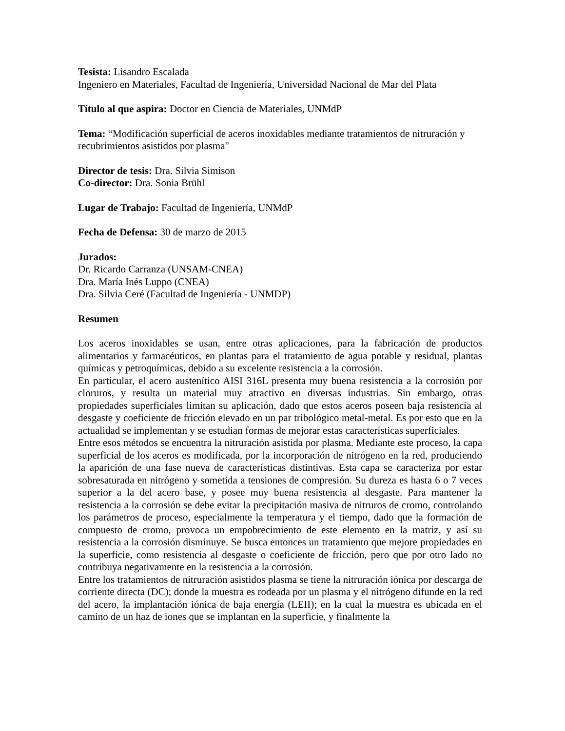Tesista: Lisandro Escalada
Ingeniero en Materiales, Facultad de Ingeniería, Universidad Nacional de Mar del Plata
Título al que aspira: Doctor en Ciencia de Materiales, UNMdP
Tema: “Modificación superficial de aceros inoxidables mediante tratamientos de nitruración y recubrimientos asistidos por plasma"
Director de tesis: Dra. Silvia Simison
Co-director: Dra. Sonia Brühl
Lugar de Trabajo: Facultad de Ingeniería, UNMdP
Fecha de Defensa: 30 de marzo de 2015
Jurados:
Dr. Ricardo Carranza (UNSAM-CNEA)
Dra. María Inés Luppo (CNEA)
Dra. Silvia Ceré (Facultad de Ingeniería - UNMDP)
Resumen
Los aceros inoxidables se usan, entre otras aplicaciones, para la fabricación de productos alimentarios y farmacéuticos, en plantas para el tratamiento de agua potable y residual, plantas químicas y petroquímicas, debido a su excelente resistencia a la corrosión.
En particular, el acero austenítico AISI 316L presenta muy buena resistencia a la corrosión por cloruros, y resulta un material muy atractivo en diversas industrias. Sin embargo, otras propiedades superficiales limitan su aplicación, dado que estos aceros poseen baja resistencia al desgaste y coeficiente de fricción elevado en un par tribológico metal-metal. Es por esto que en la actualidad se implementan y se estudian formas de mejorar estas características superficiales.
Entre esos métodos se encuentra la nitruración asistida por plasma. Mediante este proceso, la capa superficial de los aceros es modificada, por la incorporación de nitrógeno en la red, produciendo la aparición de una fase nueva de características distintivas. Esta capa se caracteriza por estar sobresaturada en nitrógeno y sometida a tensiones de compresión. Su dureza es hasta 6 o 7 veces superior a la del acero base, y posee muy buena resistencia al desgaste. Para mantener la resistencia a la corrosión se debe evitar la precipitación masiva de nitruros de cromo, controlando los parámetros de proceso, especialmente la temperatura y el tiempo, dado que la formación de compuesto de cromo, provoca un empobrecimiento de este elemento en la matriz, y así su resistencia a la corrosión disminuye. Se busca entonces un tratamiento que mejore propiedades en la superficie, como resistencia al desgaste o coeficiente de fricción, pero que por otro lado no contribuya negativamente en la resistencia a la corrosión.
Entre los tratamientos de nitruración asistidos plasma se tiene la nitruración iónica por descarga de corriente directa (DC); donde la muestra es rodeada por un plasma y el nitrógeno difunde en la red del acero, la implantación iónica de baja energía (LEII); en la cual la muestra es ubicada en el camino de un haz de iones que se implantan en la superficie, y finalmente la